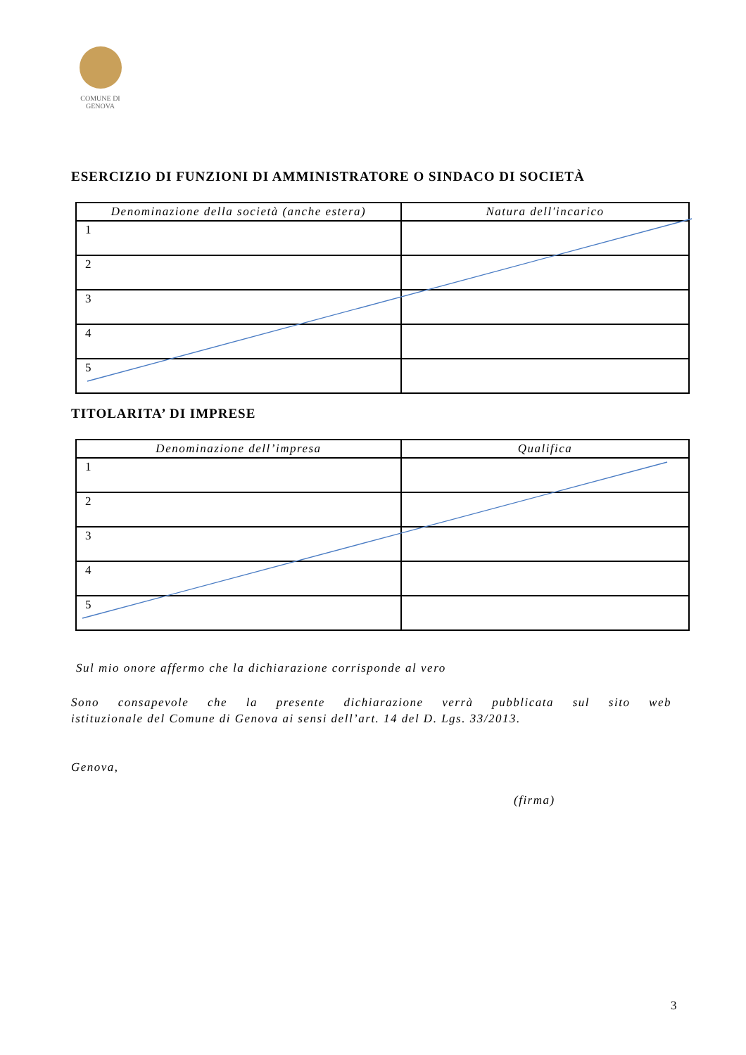COMUNE DI
GENOVA
ESERCIZIO DI FUNZIONI DI AMMINISTRATORE O SINDACO DI SOCIETÀ
| Denominazione della società (anche estera) | Natura dell'incarico |
| --- | --- |
| 1 | |
| 2 | |
| 3 | |
| 4 | |
| 5 | |
TITOLARITA’ DI IMPRESE
| Denominazione dell’impresa | Qualifica |
| --- | --- |
| 1 | |
| 2 | |
| 3 | |
| 4 | |
| 5 | |
Sul mio onore affermo che la dichiarazione corrisponde al vero
Sono consapevole che la presente dichiarazione verrà pubblicata sul sito web
istituzionale del Comune di Genova ai sensi dell’art. 14 del D. Lgs. 33/2013.
Genova,
(firma)
3